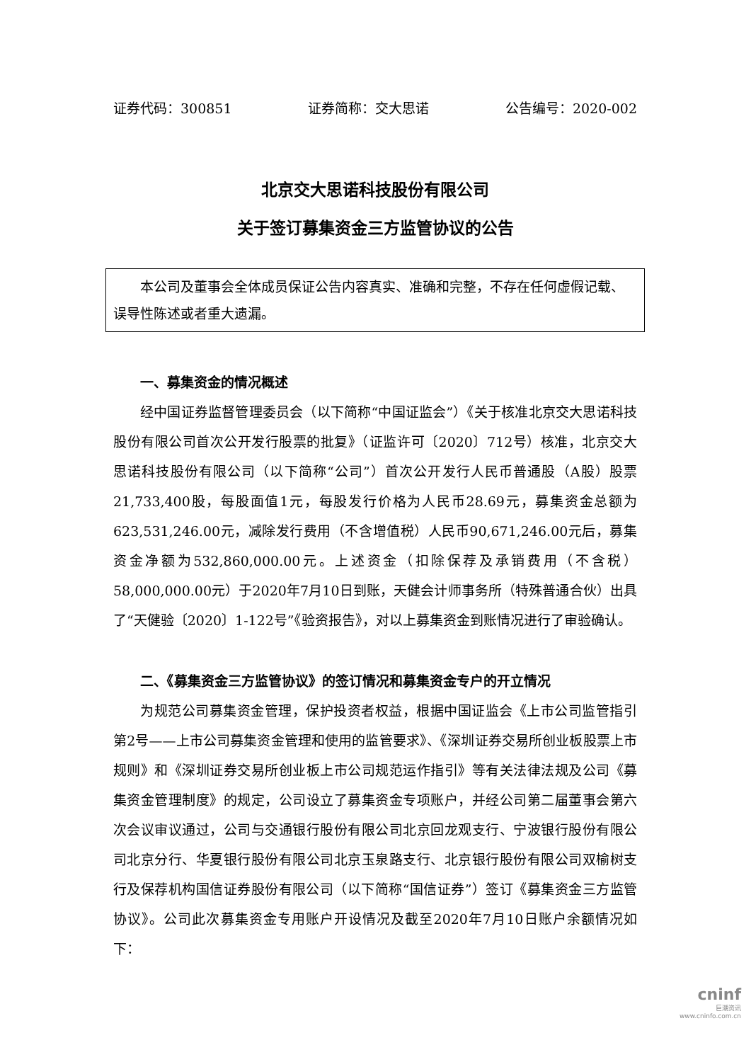证券代码：300851 证券简称：交大思诺 公告编号：2020-002
北京交大思诺科技股份有限公司
关于签订募集资金三方监管协议的公告
本公司及董事会全体成员保证公告内容真实、准确和完整，不存在任何虚假记载、误导性陈述或者重大遗漏。
一、募集资金的情况概述
经中国证券监督管理委员会（以下简称“中国证监会”）《关于核准北京交大思诺科技股份有限公司首次公开发行股票的批复》（证监许可〔2020〕712号）核准，北京交大思诺科技股份有限公司（以下简称“公司”）首次公开发行人民币普通股（A股）股票21,733,400股，每股面值1元，每股发行价格为人民币28.69元，募集资金总额为623,531,246.00元，减除发行费用（不含增值税）人民币90,671,246.00元后，募集资金净额为532,860,000.00元。上述资金（扣除保荐及承销费用（不含税）58,000,000.00元）于2020年7月10日到账，天健会计师事务所（特殊普通合伙）出具了“天健验〔2020〕1-122号”《验资报告》，对以上募集资金到账情况进行了审验确认。
二、《募集资金三方监管协议》的签订情况和募集资金专户的开立情况
为规范公司募集资金管理，保护投资者权益，根据中国证监会《上市公司监管指引第2号——上市公司募集资金管理和使用的监管要求》、《深圳证券交易所创业板股票上市规则》和《深圳证券交易所创业板上市公司规范运作指引》等有关法律法规及公司《募集资金管理制度》的规定，公司设立了募集资金专项账户，并经公司第二届董事会第六次会议审议通过，公司与交通银行股份有限公司北京回龙观支行、宁波银行股份有限公司北京分行、华夏银行股份有限公司北京玉泉路支行、北京银行股份有限公司双榆树支行及保荐机构国信证券股份有限公司（以下简称“国信证券”）签订《募集资金三方监管协议》。公司此次募集资金专用账户开设情况及截至2020年7月10日账户余额情况如下：
cninf
巨潮资讯
www.cninfo.com.cn